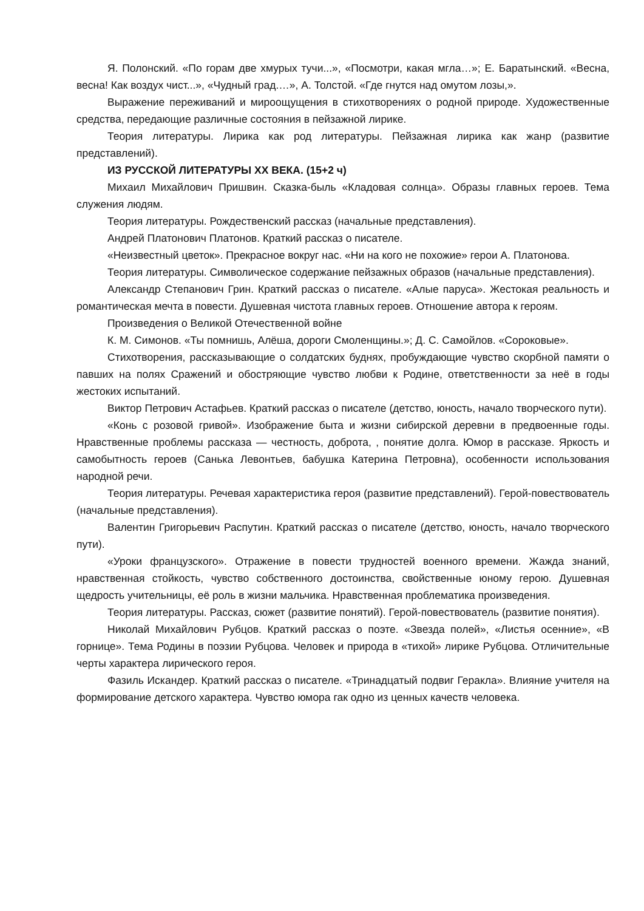Я. Полонский. «По горам две хмурых тучи...», «Посмотри, какая мгла…»; Е. Баратынский. «Весна, весна! Как воздух чист...», «Чудный град.…», А. Толстой. «Где гнутся над омутом лозы,».
Выражение переживаний и мироощущения в стихотворениях о родной природе. Художественные средства, передающие различные состояния в пейзажной лирике.
Теория литературы. Лирика как род литературы. Пейзажная лирика как жанр (развитие представлений).
ИЗ РУССКОЙ ЛИТЕРАТУРЫ XX ВЕКА. (15+2 ч)
Михаил Михайлович Пришвин. Сказка-быль «Кладовая солнца». Образы главных героев. Тема служения людям.
Теория литературы. Рождественский рассказ (начальные представления).
Андрей Платонович Платонов. Краткий рассказ о писателе.
«Неизвестный цветок». Прекрасное вокруг нас. «Ни на кого не похожие» герои А. Платонова.
Теория литературы. Символическое содержание пейзажных образов (начальные представления).
Александр Степанович Грин. Краткий рассказ о писателе. «Алые паруса». Жестокая реальность и романтическая мечта в повести. Душевная чистота главных героев. Отношение автора к героям.
Произведения о Великой Отечественной войне
К. М. Симонов. «Ты помнишь, Алёша, дороги Смоленщины.»; Д. С. Самойлов. «Сороковые».
Стихотворения, рассказывающие о солдатских буднях, пробуждающие чувство скорбной памяти о павших на полях Сражений и обостряющие чувство любви к Родине, ответственности за неё в годы жестоких испытаний.
Виктор Петрович Астафьев. Краткий рассказ о писателе (детство, юность, начало творческого пути).
«Конь с розовой гривой». Изображение быта и жизни сибирской деревни в предвоенные годы. Нравственные проблемы рассказа — честность, доброта, , понятие долга. Юмор в рассказе. Яркость и самобытность героев (Санька Левонтьев, бабушка Катерина Петровна), особенности использования народной речи.
Теория литературы. Речевая характеристика героя (развитие представлений). Герой-повествователь (начальные представления).
Валентин Григорьевич Распутин. Краткий рассказ о писателе (детство, юность, начало творческого пути).
«Уроки французского». Отражение в повести трудностей военного времени. Жажда знаний, нравственная стойкость, чувство собственного достоинства, свойственные юному герою. Душевная щедрость учительницы, её роль в жизни мальчика. Нравственная проблематика произведения.
Теория литературы. Рассказ, сюжет (развитие понятий). Герой-повествователь (развитие понятия).
Николай Михайлович Рубцов. Краткий рассказ о поэте. «Звезда полей», «Листья осенние», «В горнице». Тема Родины в поэзии Рубцова. Человек и природа в «тихой» лирике Рубцова. Отличительные черты характера лирического героя.
Фазиль Искандер. Краткий рассказ о писателе. «Тринадцатый подвиг Геракла». Влияние учителя на формирование детского характера. Чувство юмора гак одно из ценных качеств человека.